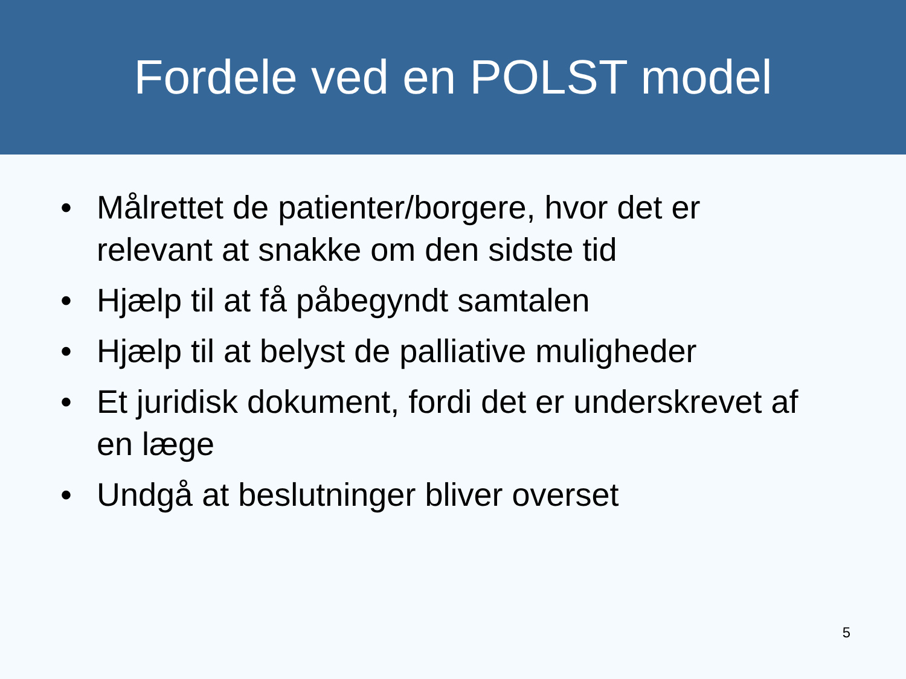Fordele ved en POLST model
• Målrettet de patienter/borgere, hvor det er relevant at snakke om den sidste tid
• Hjælp til at få påbegyndt samtalen
• Hjælp til at belyst de palliative muligheder
• Et juridisk dokument, fordi det er underskrevet af en læge
• Undgå at beslutninger bliver overset
5